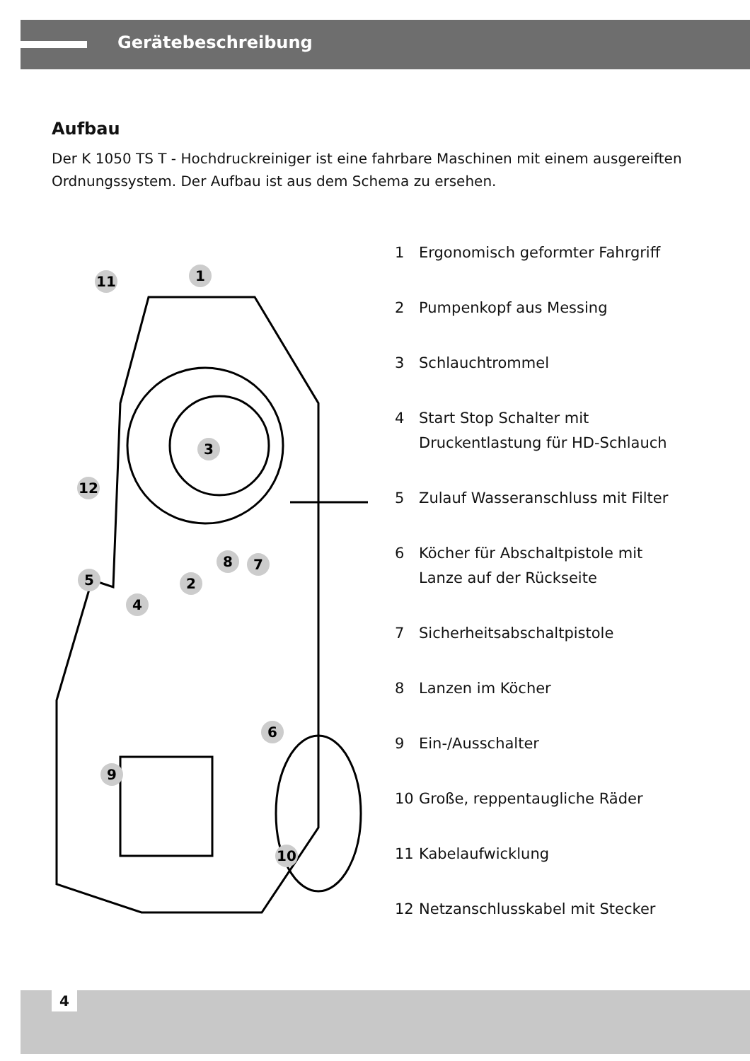Gerätebeschreibung
Aufbau
Der K 1050 TS T - Hochdruckreiniger ist eine fahrbare Maschinen mit einem ausgereiften Ordnungssystem. Der Aufbau ist aus dem Schema zu ersehen.
1
11
3
12
8
7
5
2
4
6
9
10
1 Ergonomisch geformter Fahrgriff
2 Pumpenkopf aus Messing
3 Schlauchtrommel
4 Start Stop Schalter mit
Druckentlastung für HD-Schlauch
5 Zulauf Wasseranschluss mit Filter
6 Köcher für Abschaltpistole mit
Lanze auf der Rückseite
7 Sicherheitsabschaltpistole
8 Lanzen im Köcher
9 Ein-/Ausschalter
10 Große, reppentaugliche Räder
11 Kabelaufwicklung
12 Netzanschlusskabel mit Stecker
4